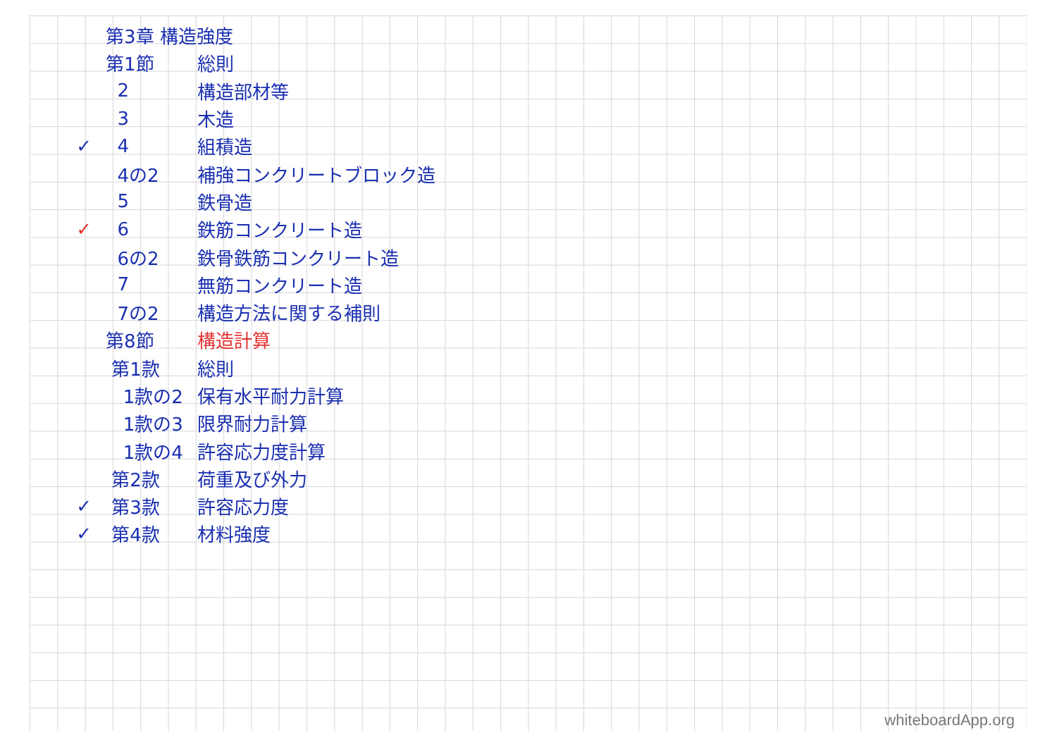第3章 構造強度
第1節 総則
2 構造部材等
3 木造
✓ 4 組積造
4の2 補強コンクリートブロック造
5 鉄骨造
✓ 6 鉄筋コンクリート造
6の2 鉄骨鉄筋コンクリート造
7 無筋コンクリート造
7の2 構造方法に関する補則
第8節 構造計算
第1款 総則
1款の2 保有水平耐力計算
1款の3 限界耐力計算
1款の4 許容応力度計算
第2款 荷重及び外力
✓ 第3款 許容応力度
✓ 第4款 材料強度
whiteboardApp.org